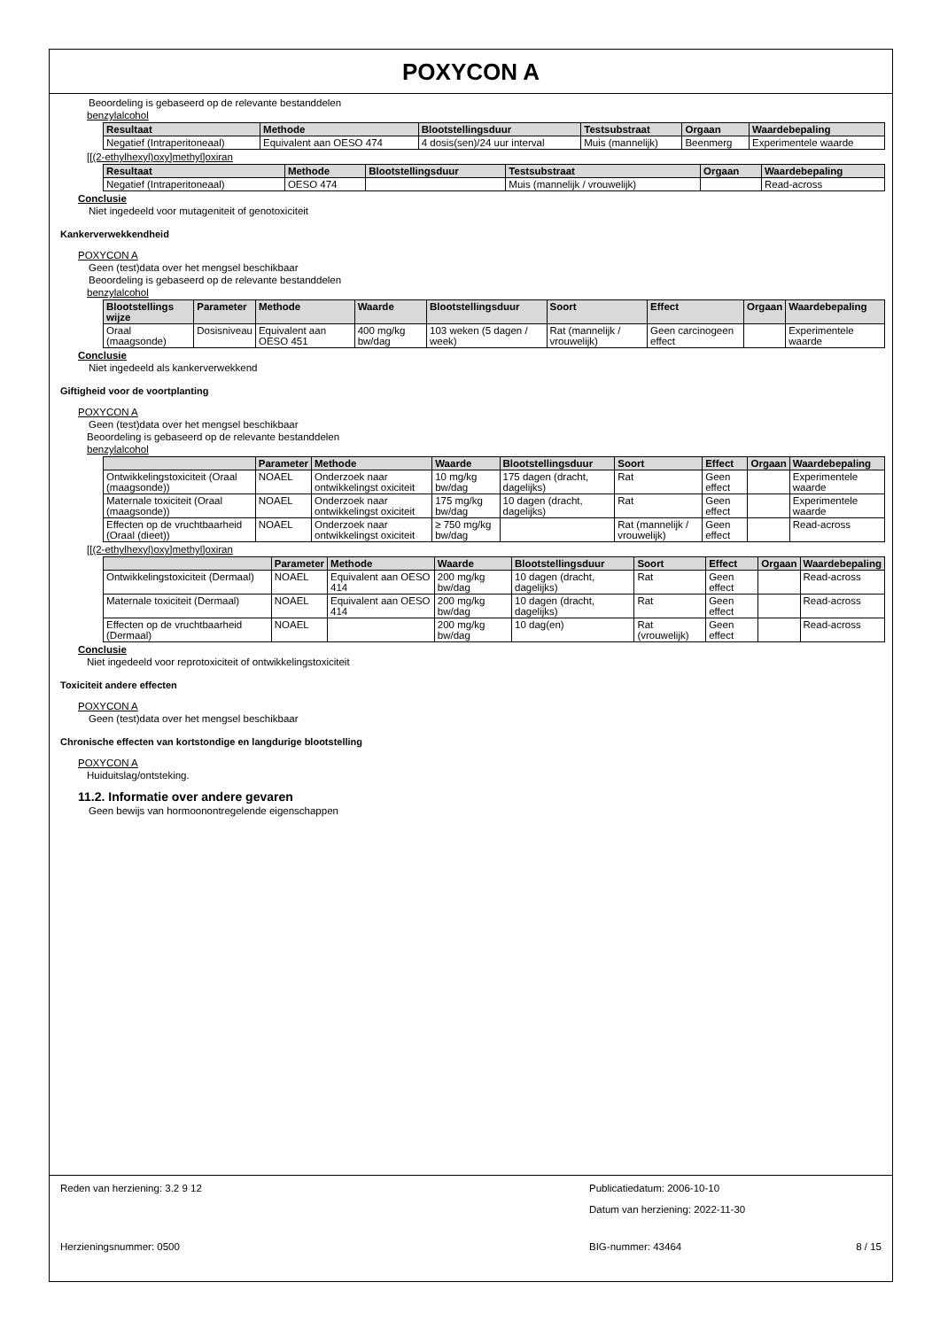POXYCON A
Beoordeling is gebaseerd op de relevante bestanddelen
benzylalcohol
| Resultaat | Methode | Blootstellingsduur | Testsubstraat | Orgaan | Waardebepaling |
| --- | --- | --- | --- | --- | --- |
| Negatief (Intraperitoneaal) | Equivalent aan OESO 474 | 4 dosis(sen)/24 uur interval | Muis (mannelijk) | Beenmerg | Experimentele waarde |
[[(2-ethylhexyl)oxy]methyl]oxiran
| Resultaat | Methode | Blootstellingsduur | Testsubstraat | Orgaan | Waardebepaling |
| --- | --- | --- | --- | --- | --- |
| Negatief (Intraperitoneaal) | OESO 474 | | Muis (mannelijk / vrouwelijk) | | Read-across |
Conclusie
Niet ingedeeld voor mutageniteit of genotoxiciteit
Kankerverwekkendheid
POXYCON A
Geen (test)data over het mengsel beschikbaar
Beoordeling is gebaseerd op de relevante bestanddelen
benzylalcohol
| Blootstellings wijze | Parameter | Methode | Waarde | Blootstellingsduur | Soort | Effect | Orgaan | Waardebepaling |
| --- | --- | --- | --- | --- | --- | --- | --- | --- |
| Oraal (maagsonde) | Dosisniveau | Equivalent aan OESO 451 | 400 mg/kg bw/dag | 103 weken (5 dagen / week) | Rat (mannelijk / vrouwelijk) | Geen carcinogeen effect | | Experimentele waarde |
Conclusie
Niet ingedeeld als kankerverwekkend
Giftigheid voor de voortplanting
POXYCON A
Geen (test)data over het mengsel beschikbaar
Beoordeling is gebaseerd op de relevante bestanddelen
benzylalcohol
| | Parameter | Methode | Waarde | Blootstellingsduur | Soort | Effect | Orgaan | Waardebepaling |
| --- | --- | --- | --- | --- | --- | --- | --- | --- |
| Ontwikkelingstoxiciteit (Oraal (maagsonde)) | NOAEL | Onderzoek naar ontwikkelingst oxiciteit | 10 mg/kg bw/dag | 175 dagen (dracht, dagelijks) | Rat | Geen effect | | Experimentele waarde |
| Maternale toxiciteit (Oraal (maagsonde)) | NOAEL | Onderzoek naar ontwikkelingst oxiciteit | 175 mg/kg bw/dag | 10 dagen (dracht, dagelijks) | Rat | Geen effect | | Experimentele waarde |
| Effecten op de vruchtbaarheid (Oraal (dieet)) | NOAEL | Onderzoek naar ontwikkelingst oxiciteit | ≥ 750 mg/kg bw/dag | | Rat (mannelijk / vrouwelijk) | Geen effect | | Read-across |
[[(2-ethylhexyl)oxy]methyl]oxiran
| | Parameter | Methode | Waarde | Blootstellingsduur | Soort | Effect | Orgaan | Waardebepaling |
| --- | --- | --- | --- | --- | --- | --- | --- | --- |
| Ontwikkelingstoxiciteit (Dermaal) | NOAEL | Equivalent aan OESO 414 | 200 mg/kg bw/dag | 10 dagen (dracht, dagelijks) | Rat | Geen effect | | Read-across |
| Maternale toxiciteit (Dermaal) | NOAEL | Equivalent aan OESO 414 | 200 mg/kg bw/dag | 10 dagen (dracht, dagelijks) | Rat | Geen effect | | Read-across |
| Effecten op de vruchtbaarheid (Dermaal) | NOAEL | | 200 mg/kg bw/dag | 10 dag(en) | Rat (vrouwelijk) | Geen effect | | Read-across |
Conclusie
Niet ingedeeld voor reprotoxiciteit of ontwikkelingstoxiciteit
Toxiciteit andere effecten
POXYCON A
Geen (test)data over het mengsel beschikbaar
Chronische effecten van kortstondige en langdurige blootstelling
POXYCON A
Huiduitslag/ontsteking.
11.2. Informatie over andere gevaren
Geen bewijs van hormoonontregelende eigenschappen
Reden van herziening: 3.2 9 12 Publicatiedatum: 2006-10-10
Datum van herziening: 2022-11-30
Herzieningsnummer: 0500 BIG-nummer: 43464 8 / 15